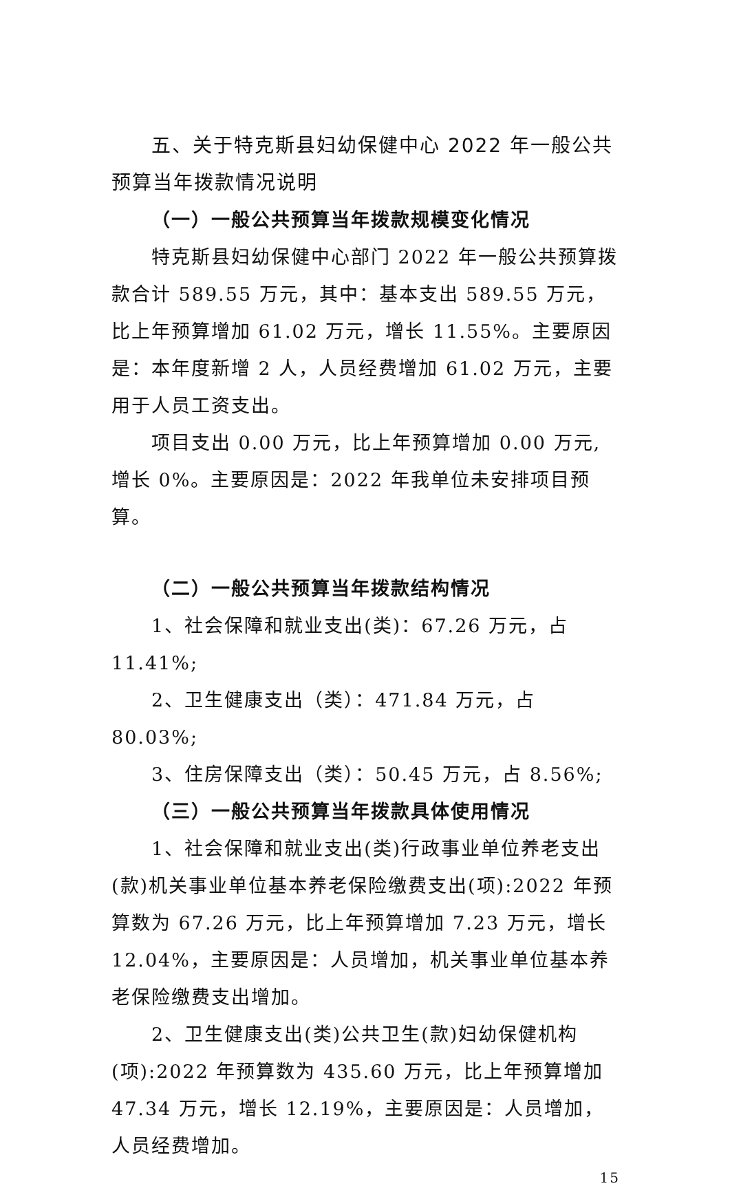五、关于特克斯县妇幼保健中心 2022 年一般公共预算当年拨款情况说明
（一）一般公共预算当年拨款规模变化情况
特克斯县妇幼保健中心部门 2022 年一般公共预算拨款合计 589.55 万元，其中：基本支出 589.55 万元，比上年预算增加 61.02 万元，增长 11.55%。主要原因是：本年度新增 2 人，人员经费增加 61.02 万元，主要用于人员工资支出。
项目支出 0.00 万元，比上年预算增加 0.00 万元,增长 0%。主要原因是：2022 年我单位未安排项目预算。
（二）一般公共预算当年拨款结构情况
1、社会保障和就业支出(类)：67.26 万元，占 11.41%;
2、卫生健康支出（类）：471.84 万元，占 80.03%;
3、住房保障支出（类）：50.45 万元，占 8.56%;
（三）一般公共预算当年拨款具体使用情况
1、社会保障和就业支出(类)行政事业单位养老支出(款)机关事业单位基本养老保险缴费支出(项):2022 年预算数为 67.26 万元，比上年预算增加 7.23 万元，增长 12.04%，主要原因是：人员增加，机关事业单位基本养老保险缴费支出增加。
2、卫生健康支出(类)公共卫生(款)妇幼保健机构(项):2022 年预算数为 435.60 万元，比上年预算增加 47.34 万元，增长 12.19%，主要原因是：人员增加，人员经费增加。
15